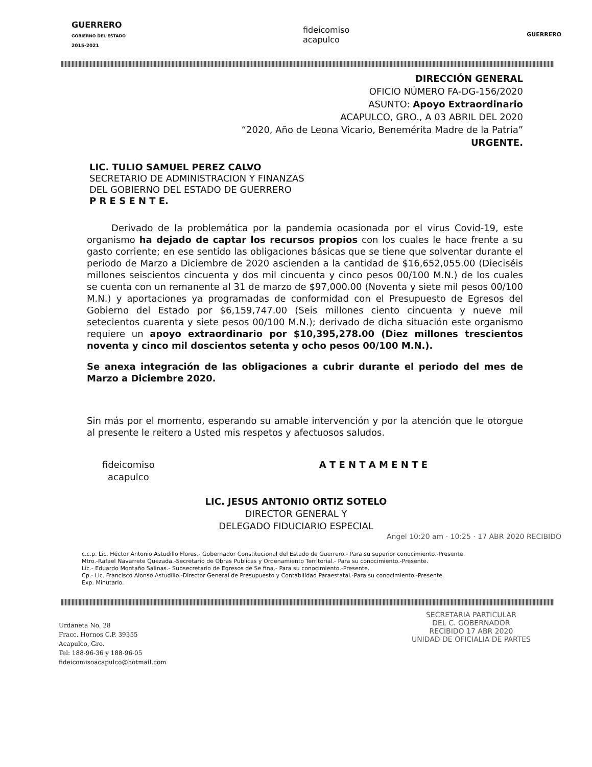GUERRERO
GOBIERNO DEL ESTADO
2015-2021
fideicomiso
acapulco
GUERRERO
DIRECCIÓN GENERAL
OFICIO NÚMERO FA-DG-156/2020
ASUNTO: Apoyo Extraordinario
ACAPULCO, GRO., A 03 ABRIL DEL 2020
“2020, Año de Leona Vicario, Benemérita Madre de la Patria”
URGENTE.
LIC. TULIO SAMUEL PEREZ CALVO
SECRETARIO DE ADMINISTRACION Y FINANZAS
DEL GOBIERNO DEL ESTADO DE GUERRERO
P R E S E N T E.
Derivado de la problemática por la pandemia ocasionada por el virus Covid-19, este organismo ha dejado de captar los recursos propios con los cuales le hace frente a su gasto corriente; en ese sentido las obligaciones básicas que se tiene que solventar durante el periodo de Marzo a Diciembre de 2020 ascienden a la cantidad de $16,652,055.00 (Dieciséis millones seiscientos cincuenta y dos mil cincuenta y cinco pesos 00/100 M.N.) de los cuales se cuenta con un remanente al 31 de marzo de $97,000.00 (Noventa y siete mil pesos 00/100 M.N.) y aportaciones ya programadas de conformidad con el Presupuesto de Egresos del Gobierno del Estado por $6,159,747.00 (Seis millones ciento cincuenta y nueve mil setecientos cuarenta y siete pesos 00/100 M.N.); derivado de dicha situación este organismo requiere un apoyo extraordinario por $10,395,278.00 (Diez millones trescientos noventa y cinco mil doscientos setenta y ocho pesos 00/100 M.N.).
Se anexa integración de las obligaciones a cubrir durante el periodo del mes de Marzo a Diciembre 2020.
Sin más por el momento, esperando su amable intervención y por la atención que le otorgue al presente le reitero a Usted mis respetos y afectuosos saludos.
fideicomiso
acapulco A T E N T A M E N T E
LIC. JESUS ANTONIO ORTIZ SOTELO
DIRECTOR GENERAL Y
DELEGADO FIDUCIARIO ESPECIAL
Angel 10:20 am · 10:25 · 17 ABR 2020 RECIBIDO
c.c.p. Lic. Héctor Antonio Astudillo Flores.- Gobernador Constitucional del Estado de Guerrero.- Para su superior conocimiento.-Presente.
Mtro.-Rafael Navarrete Quezada.-Secretario de Obras Publicas y Ordenamiento Territorial.- Para su conocimiento.-Presente.
Lic.- Eduardo Montaño Salinas.- Subsecretario de Egresos de Se fina.- Para su conocimiento.-Presente.
Cp.- Lic. Francisco Alonso Astudillo.-Director General de Presupuesto y Contabilidad Paraestatal.-Para su conocimiento.-Presente.
Exp. Minutario.
Urdaneta No. 28
Fracc. Hornos C.P. 39355
Acapulco, Gro.
Tel: 188-96-36 y 188-96-05
fideicomisoacapulco@hotmail.com
SECRETARIA PARTICULAR
DEL C. GOBERNADOR
RECIBIDO 17 ABR 2020
UNIDAD DE OFICIALIA DE PARTES